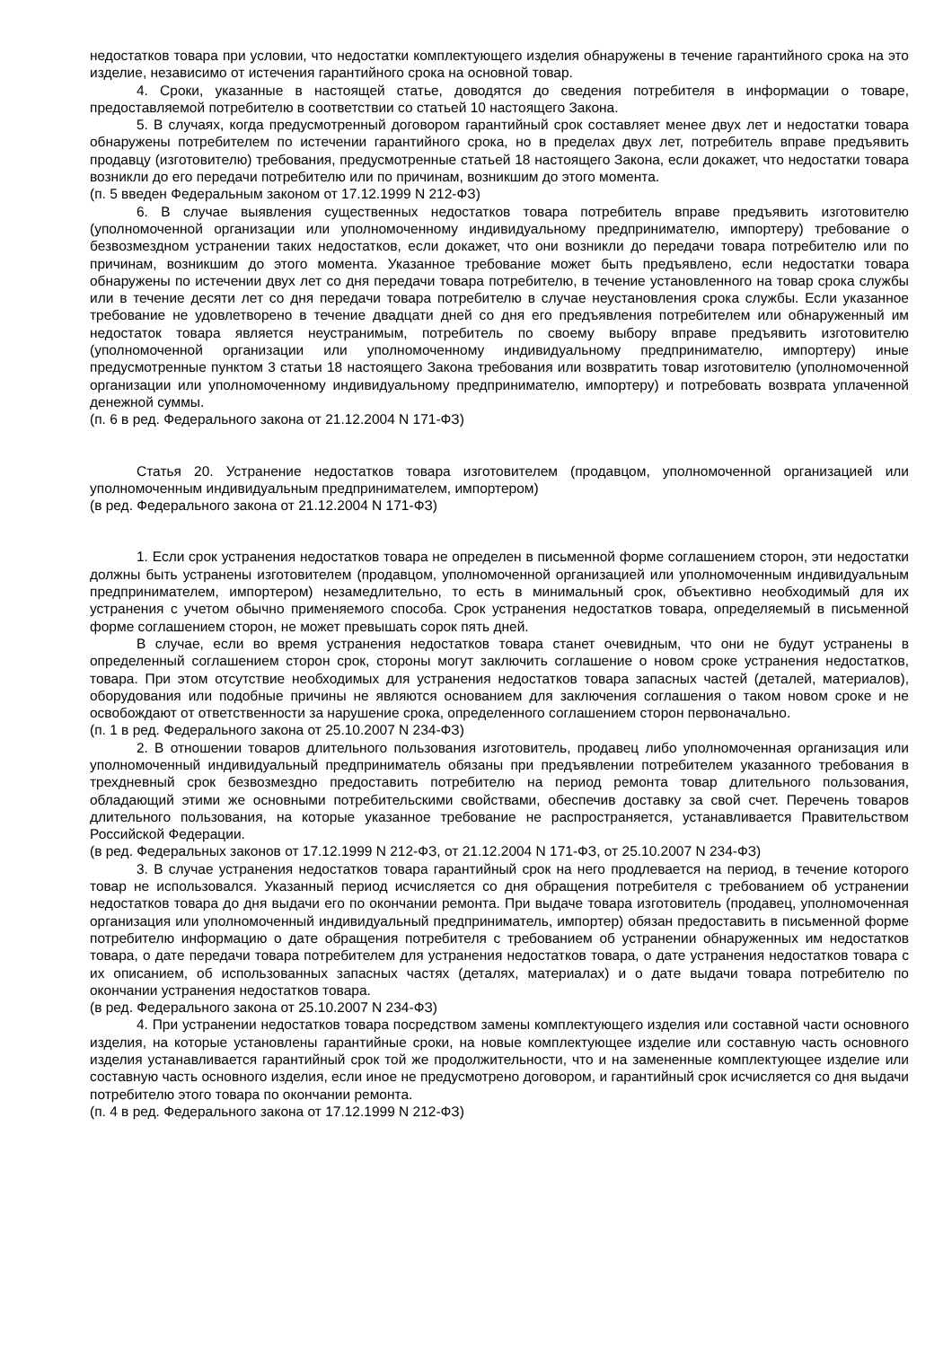недостатков товара при условии, что недостатки комплектующего изделия обнаружены в течение гарантийного срока на это изделие, независимо от истечения гарантийного срока на основной товар.
4. Сроки, указанные в настоящей статье, доводятся до сведения потребителя в информации о товаре, предоставляемой потребителю в соответствии со статьей 10 настоящего Закона.
5. В случаях, когда предусмотренный договором гарантийный срок составляет менее двух лет и недостатки товара обнаружены потребителем по истечении гарантийного срока, но в пределах двух лет, потребитель вправе предъявить продавцу (изготовителю) требования, предусмотренные статьей 18 настоящего Закона, если докажет, что недостатки товара возникли до его передачи потребителю или по причинам, возникшим до этого момента.
(п. 5 введен Федеральным законом от 17.12.1999 N 212-ФЗ)
6. В случае выявления существенных недостатков товара потребитель вправе предъявить изготовителю (уполномоченной организации или уполномоченному индивидуальному предпринимателю, импортеру) требование о безвозмездном устранении таких недостатков, если докажет, что они возникли до передачи товара потребителю или по причинам, возникшим до этого момента. Указанное требование может быть предъявлено, если недостатки товара обнаружены по истечении двух лет со дня передачи товара потребителю, в течение установленного на товар срока службы или в течение десяти лет со дня передачи товара потребителю в случае неустановления срока службы. Если указанное требование не удовлетворено в течение двадцати дней со дня его предъявления потребителем или обнаруженный им недостаток товара является неустранимым, потребитель по своему выбору вправе предъявить изготовителю (уполномоченной организации или уполномоченному индивидуальному предпринимателю, импортеру) иные предусмотренные пунктом 3 статьи 18 настоящего Закона требования или возвратить товар изготовителю (уполномоченной организации или уполномоченному индивидуальному предпринимателю, импортеру) и потребовать возврата уплаченной денежной суммы.
(п. 6 в ред. Федерального закона от 21.12.2004 N 171-ФЗ)
Статья 20. Устранение недостатков товара изготовителем (продавцом, уполномоченной организацией или уполномоченным индивидуальным предпринимателем, импортером)
(в ред. Федерального закона от 21.12.2004 N 171-ФЗ)
1. Если срок устранения недостатков товара не определен в письменной форме соглашением сторон, эти недостатки должны быть устранены изготовителем (продавцом, уполномоченной организацией или уполномоченным индивидуальным предпринимателем, импортером) незамедлительно, то есть в минимальный срок, объективно необходимый для их устранения с учетом обычно применяемого способа. Срок устранения недостатков товара, определяемый в письменной форме соглашением сторон, не может превышать сорок пять дней.
В случае, если во время устранения недостатков товара станет очевидным, что они не будут устранены в определенный соглашением сторон срок, стороны могут заключить соглашение о новом сроке устранения недостатков, товара. При этом отсутствие необходимых для устранения недостатков товара запасных частей (деталей, материалов), оборудования или подобные причины не являются основанием для заключения соглашения о таком новом сроке и не освобождают от ответственности за нарушение срока, определенного соглашением сторон первоначально.
(п. 1 в ред. Федерального закона от 25.10.2007 N 234-ФЗ)
2. В отношении товаров длительного пользования изготовитель, продавец либо уполномоченная организация или уполномоченный индивидуальный предприниматель обязаны при предъявлении потребителем указанного требования в трехдневный срок безвозмездно предоставить потребителю на период ремонта товар длительного пользования, обладающий этими же основными потребительскими свойствами, обеспечив доставку за свой счет. Перечень товаров длительного пользования, на которые указанное требование не распространяется, устанавливается Правительством Российской Федерации.
(в ред. Федеральных законов от 17.12.1999 N 212-ФЗ, от 21.12.2004 N 171-ФЗ, от 25.10.2007 N 234-ФЗ)
3. В случае устранения недостатков товара гарантийный срок на него продлевается на период, в течение которого товар не использовался. Указанный период исчисляется со дня обращения потребителя с требованием об устранении недостатков товара до дня выдачи его по окончании ремонта. При выдаче товара изготовитель (продавец, уполномоченная организация или уполномоченный индивидуальный предприниматель, импортер) обязан предоставить в письменной форме потребителю информацию о дате обращения потребителя с требованием об устранении обнаруженных им недостатков товара, о дате передачи товара потребителем для устранения недостатков товара, о дате устранения недостатков товара с их описанием, об использованных запасных частях (деталях, материалах) и о дате выдачи товара потребителю по окончании устранения недостатков товара.
(в ред. Федерального закона от 25.10.2007 N 234-ФЗ)
4. При устранении недостатков товара посредством замены комплектующего изделия или составной части основного изделия, на которые установлены гарантийные сроки, на новые комплектующее изделие или составную часть основного изделия устанавливается гарантийный срок той же продолжительности, что и на замененные комплектующее изделие или составную часть основного изделия, если иное не предусмотрено договором, и гарантийный срок исчисляется со дня выдачи потребителю этого товара по окончании ремонта.
(п. 4 в ред. Федерального закона от 17.12.1999 N 212-ФЗ)